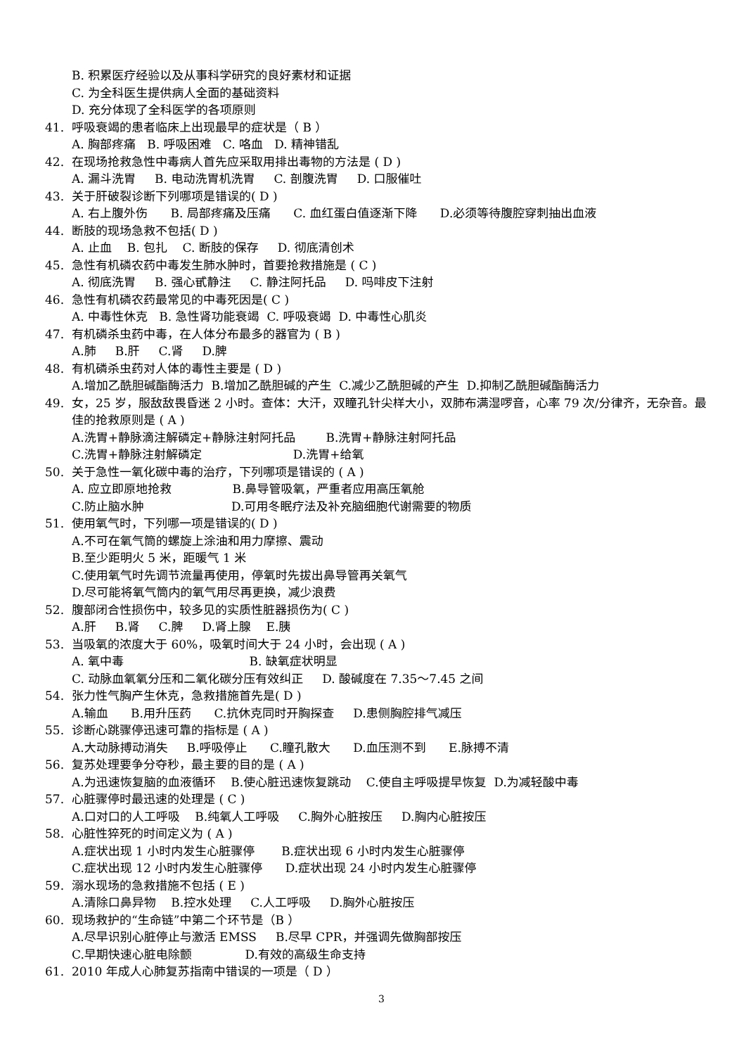B. 积累医疗经验以及从事科学研究的良好素材和证据
C. 为全科医生提供病人全面的基础资料
D. 充分体现了全科医学的各项原则
41. 呼吸衰竭的患者临床上出现最早的症状是（ B ）
A. 胸部疼痛 B. 呼吸困难 C. 咯血 D. 精神错乱
42. 在现场抢救急性中毒病人首先应采取用排出毒物的方法是 ( D )
A. 漏斗洗胃 B. 电动洗胃机洗胃 C. 剖腹洗胃 D. 口服催吐
43. 关于肝破裂诊断下列哪项是错误的( D )
A. 右上腹外伤 B. 局部疼痛及压痛 C. 血红蛋白值逐渐下降 D.必须等待腹腔穿刺抽出血液
44. 断肢的现场急救不包括( D )
A. 止血 B. 包扎 C. 断肢的保存 D. 彻底清创术
45. 急性有机磷农药中毒发生肺水肿时，首要抢救措施是 ( C )
A. 彻底洗胃 B. 强心甙静注 C. 静注阿托品 D. 吗啡皮下注射
46. 急性有机磷农药最常见的中毒死因是( C )
A. 中毒性休克 B. 急性肾功能衰竭 C. 呼吸衰竭 D. 中毒性心肌炎
47. 有机磷杀虫药中毒，在人体分布最多的器官为 ( B )
A.肺 B.肝 C.肾 D.脾
48. 有机磷杀虫药对人体的毒性主要是 ( D )
A.增加乙酰胆碱酯酶活力 B.增加乙酰胆碱的产生 C.减少乙酰胆碱的产生 D.抑制乙酰胆碱酯酶活力
49. 女，25 岁，服敌敌畏昏迷 2 小时。查体：大汗，双瞳孔针尖样大小，双肺布满湿啰音，心率 79 次/分律齐，无杂音。最佳的抢救原则是 ( A )
A.洗胃+静脉滴注解磷定+静脉注射阿托品 B.洗胃+静脉注射阿托品
C.洗胃+静脉注射解磷定 D.洗胃+给氧
50. 关于急性一氧化碳中毒的治疗，下列哪项是错误的 ( A )
A. 应立即原地抢救 B.鼻导管吸氧，严重者应用高压氧舱
C.防止脑水肿 D.可用冬眠疗法及补充脑细胞代谢需要的物质
51. 使用氧气时，下列哪一项是错误的( D )
A.不可在氧气筒的螺旋上涂油和用力摩擦、震动
B.至少距明火 5 米，距暖气 1 米
C.使用氧气时先调节流量再使用，停氧时先拔出鼻导管再关氧气
D.尽可能将氧气筒内的氧气用尽再更换，减少浪费
52. 腹部闭合性损伤中，较多见的实质性脏器损伤为( C )
A.肝 B.肾 C.脾 D.肾上腺 E.胰
53. 当吸氧的浓度大于 60%，吸氧时间大于 24 小时，会出现 ( A )
A. 氧中毒 B. 缺氧症状明显
C. 动脉血氧氧分压和二氧化碳分压有效纠正 D. 酸碱度在 7.35～7.45 之间
54. 张力性气胸产生休克，急救措施首先是( D )
A.输血 B.用升压药 C.抗休克同时开胸探查 D.患侧胸腔排气减压
55. 诊断心跳骤停迅速可靠的指标是 ( A )
A.大动脉搏动消失 B.呼吸停止 C.瞳孔散大 D.血压测不到 E.脉搏不清
56. 复苏处理要争分夺秒，最主要的目的是 ( A )
A.为迅速恢复脑的血液循环 B.使心脏迅速恢复跳动 C.使自主呼吸提早恢复 D.为减轻酸中毒
57. 心脏骤停时最迅速的处理是 ( C )
A.口对口的人工呼吸 B.纯氧人工呼吸 C.胸外心脏按压 D.胸内心脏按压
58. 心脏性猝死的时间定义为 ( A )
A.症状出现 1 小时内发生心脏骤停 B.症状出现 6 小时内发生心脏骤停
C.症状出现 12 小时内发生心脏骤停 D.症状出现 24 小时内发生心脏骤停
59. 溺水现场的急救措施不包括 ( E )
A.清除口鼻异物 B.控水处理 C.人工呼吸 D.胸外心脏按压
60. 现场救护的“生命链”中第二个环节是（B ）
A.尽早识别心脏停止与激活 EMSS B.尽早 CPR，并强调先做胸部按压
C.早期快速心脏电除颤 D.有效的高级生命支持
61. 2010 年成人心肺复苏指南中错误的一项是（ D ）
3